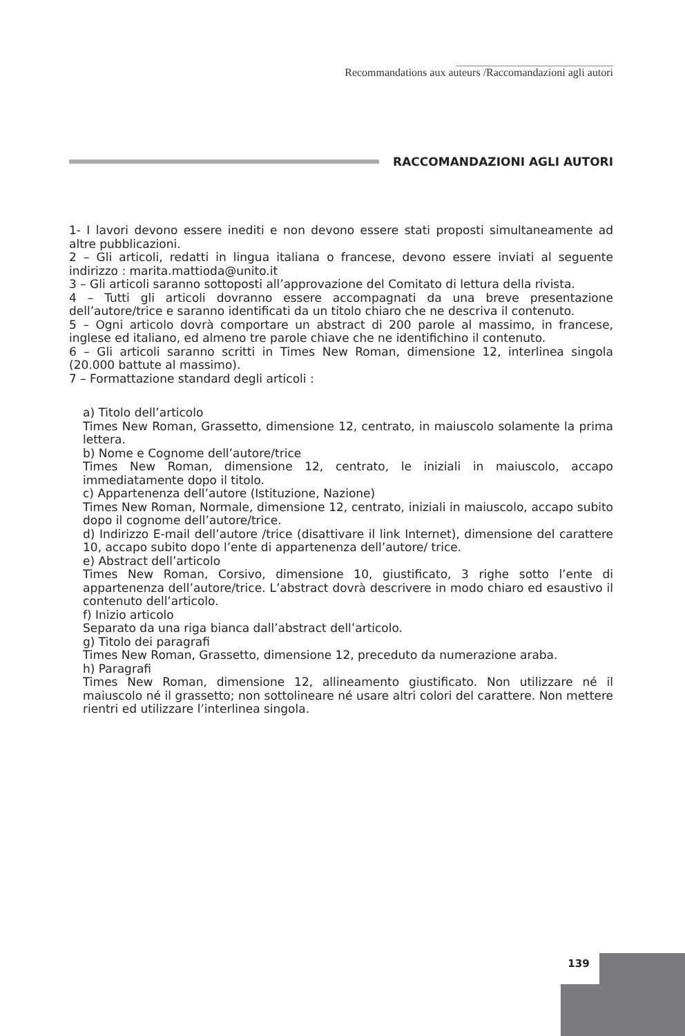139
Recommandations aux auteurs /Raccomandazioni agli autori
RACCOMANDAZIONI AGLI AUTORI
1- I lavori devono essere inediti e non devono essere stati proposti simultaneamente ad altre pubblicazioni.
2 – Gli articoli, redatti in lingua italiana o francese, devono essere inviati al seguente indirizzo : marita.mattioda@unito.it
3 – Gli articoli saranno sottoposti all’approvazione del Comitato di lettura della rivista.
4 – Tutti gli articoli dovranno essere accompagnati da una breve presentazione dell’autore/trice e saranno identificati da un titolo chiaro che ne descriva il contenuto.
5 – Ogni articolo dovrà comportare un abstract di 200 parole al massimo, in francese, inglese ed italiano, ed almeno tre parole chiave che ne identifichino il contenuto.
6 – Gli articoli saranno scritti in Times New Roman, dimensione 12, interlinea singola (20.000 battute al massimo).
7 – Formattazione standard degli articoli :
a) Titolo dell’articolo
Times New Roman, Grassetto, dimensione 12, centrato, in maiuscolo solamente la prima lettera.
b) Nome e Cognome dell’autore/trice
Times New Roman, dimensione 12, centrato, le iniziali in maiuscolo, accapo immediatamente dopo il titolo.
c) Appartenenza dell’autore (Istituzione, Nazione)
Times New Roman, Normale, dimensione 12, centrato, iniziali in maiuscolo, accapo subito dopo il cognome dell’autore/trice.
d) Indirizzo E-mail dell’autore /trice (disattivare il link Internet), dimensione del carattere 10, accapo subito dopo l’ente di appartenenza dell’autore/ trice.
e) Abstract dell’articolo
Times New Roman, Corsivo, dimensione 10, giustificato, 3 righe sotto l’ente di appartenenza dell’autore/trice. L’abstract dovrà descrivere in modo chiaro ed esaustivo il contenuto dell’articolo.
f) Inizio articolo
Separato da una riga bianca dall’abstract dell’articolo.
g) Titolo dei paragrafi
Times New Roman, Grassetto, dimensione 12, preceduto da numerazione araba.
h) Paragrafi
Times New Roman, dimensione 12, allineamento giustificato. Non utilizzare né il maiuscolo né il grassetto; non sottolineare né usare altri colori del carattere. Non mettere rientri ed utilizzare l’interlinea singola.